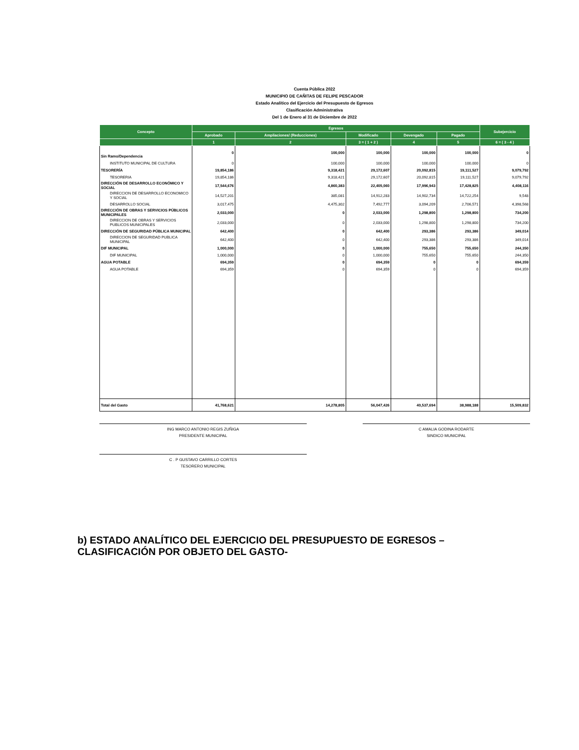Cuenta Pública 2022
MUNICIPIO DE CAÑITAS DE FELIPE PESCADOR
Estado Analítico del Ejercicio del Presupuesto de Egresos
Clasificación Administrativa
Del 1 de Enero al 31 de Diciembre de 2022
| Concepto | Egresos | | | | | Subejercicio |
| --- | --- | --- | --- | --- | --- | --- |
| | Aprobado | Ampliaciones/ (Reducciones) | Modificado | Devengado | Pagado | |
| | 1 | 2 | 3 = ( 1 + 2 ) | 4 | 5 | 6 = ( 3 - 4 ) |
| Sin Ramo/Dependencia | 0 | 100,000 | 100,000 | 100,000 | 100,000 | 0 |
| INSTITUTO MUNICIPAL DE CULTURA | 0 | 100,000 | 100,000 | 100,000 | 100,000 | 0 |
| TESORERÍA | 19,854,186 | 9,318,421 | 29,172,607 | 20,092,815 | 19,111,527 | 9,079,792 |
| TESORERIA | 19,854,186 | 9,318,421 | 29,172,607 | 20,092,815 | 19,111,527 | 9,079,792 |
| DIRECCIÓN DE DESARROLLO ECONÓMICO Y SOCIAL | 17,544,676 | 4,860,383 | 22,405,060 | 17,996,943 | 17,428,825 | 4,408,116 |
| DIRECCION DE DESARROLLO ECONOMICO Y SOCIAL | 14,527,201 | 385,081 | 14,912,283 | 14,902,734 | 14,722,254 | 9,548 |
| DESARROLLO SOCIAL | 3,017,475 | 4,475,302 | 7,492,777 | 3,094,209 | 2,706,571 | 4,398,568 |
| DIRECCIÓN DE OBRAS Y SERVICIOS PÚBLICOS MUNICIPALES | 2,033,000 | 0 | 2,033,000 | 1,298,800 | 1,298,800 | 734,200 |
| DIRECCION DE OBRAS Y SERVICIOS PUBLICOS MUNICIPALES | 2,033,000 | 0 | 2,033,000 | 1,298,800 | 1,298,800 | 734,200 |
| DIRECCIÓN DE SEGURIDAD PÚBLICA MUNICIPAL | 642,400 | 0 | 642,400 | 293,386 | 293,386 | 349,014 |
| DIRECCION DE SEGURIDAD PUBLICA MUNICIPAL | 642,400 | 0 | 642,400 | 293,386 | 293,386 | 349,014 |
| DIF MUNICIPAL | 1,000,000 | 0 | 1,000,000 | 755,650 | 755,650 | 244,350 |
| DIF MUNICIPAL | 1,000,000 | 0 | 1,000,000 | 755,650 | 755,650 | 244,350 |
| AGUA POTABLE | 694,359 | 0 | 694,359 | 0 | 0 | 694,359 |
| AGUA POTABLE | 694,359 | 0 | 694,359 | 0 | 0 | 694,359 |
| Total del Gasto | 41,768,621 | 14,278,805 | 56,047,426 | 40,537,694 | 38,988,188 | 15,509,832 |
ING MARCO ANTONIO REGIS ZUÑIGA
PRESIDENTE MUNICIPAL
C AMALIA GODINA RODARTE
SINDICO MUNICIPAL
C . P GUSTAVO CARRILLO CORTES
TESORERO MUNICIPAL
b) ESTADO ANALÍTICO DEL EJERCICIO DEL PRESUPUESTO DE EGRESOS – CLASIFICACIÓN POR OBJETO DEL GASTO-